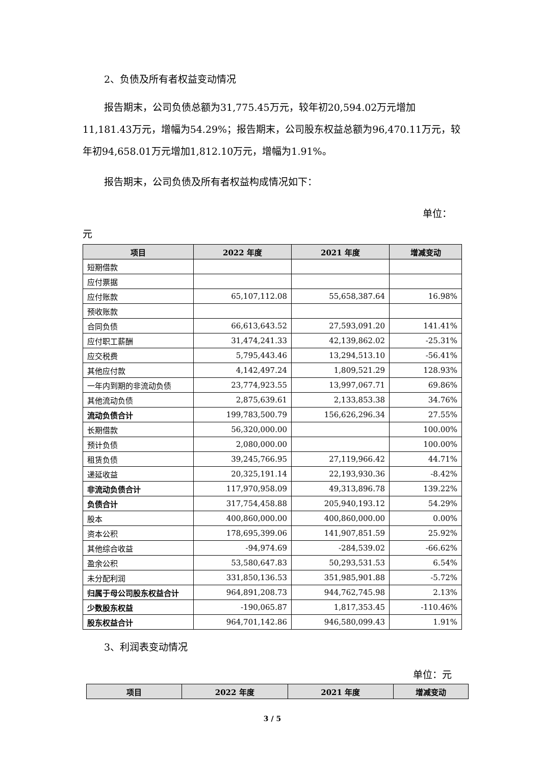2、负债及所有者权益变动情况
报告期末，公司负债总额为31,775.45万元，较年初20,594.02万元增加11,181.43万元，增幅为54.29%；报告期末，公司股东权益总额为96,470.11万元，较年初94,658.01万元增加1,812.10万元，增幅为1.91%。
报告期末，公司负债及所有者权益构成情况如下：
单位：
元
| 项目 | 2022 年度 | 2021 年度 | 增减变动 |
| --- | --- | --- | --- |
| 短期借款 | | | |
| 应付票据 | | | |
| 应付账款 | 65,107,112.08 | 55,658,387.64 | 16.98% |
| 预收账款 | | | |
| 合同负债 | 66,613,643.52 | 27,593,091.20 | 141.41% |
| 应付职工薪酬 | 31,474,241.33 | 42,139,862.02 | -25.31% |
| 应交税费 | 5,795,443.46 | 13,294,513.10 | -56.41% |
| 其他应付款 | 4,142,497.24 | 1,809,521.29 | 128.93% |
| 一年内到期的非流动负债 | 23,774,923.55 | 13,997,067.71 | 69.86% |
| 其他流动负债 | 2,875,639.61 | 2,133,853.38 | 34.76% |
| 流动负债合计 | 199,783,500.79 | 156,626,296.34 | 27.55% |
| 长期借款 | 56,320,000.00 | | 100.00% |
| 预计负债 | 2,080,000.00 | | 100.00% |
| 租赁负债 | 39,245,766.95 | 27,119,966.42 | 44.71% |
| 递延收益 | 20,325,191.14 | 22,193,930.36 | -8.42% |
| 非流动负债合计 | 117,970,958.09 | 49,313,896.78 | 139.22% |
| 负债合计 | 317,754,458.88 | 205,940,193.12 | 54.29% |
| 股本 | 400,860,000.00 | 400,860,000.00 | 0.00% |
| 资本公积 | 178,695,399.06 | 141,907,851.59 | 25.92% |
| 其他综合收益 | -94,974.69 | -284,539.02 | -66.62% |
| 盈余公积 | 53,580,647.83 | 50,293,531.53 | 6.54% |
| 未分配利润 | 331,850,136.53 | 351,985,901.88 | -5.72% |
| 归属于母公司股东权益合计 | 964,891,208.73 | 944,762,745.98 | 2.13% |
| 少数股东权益 | -190,065.87 | 1,817,353.45 | -110.46% |
| 股东权益合计 | 964,701,142.86 | 946,580,099.43 | 1.91% |
3、利润表变动情况
单位：元
| 项目 | 2022 年度 | 2021 年度 | 增减变动 |
| --- | --- | --- | --- |
3 / 5